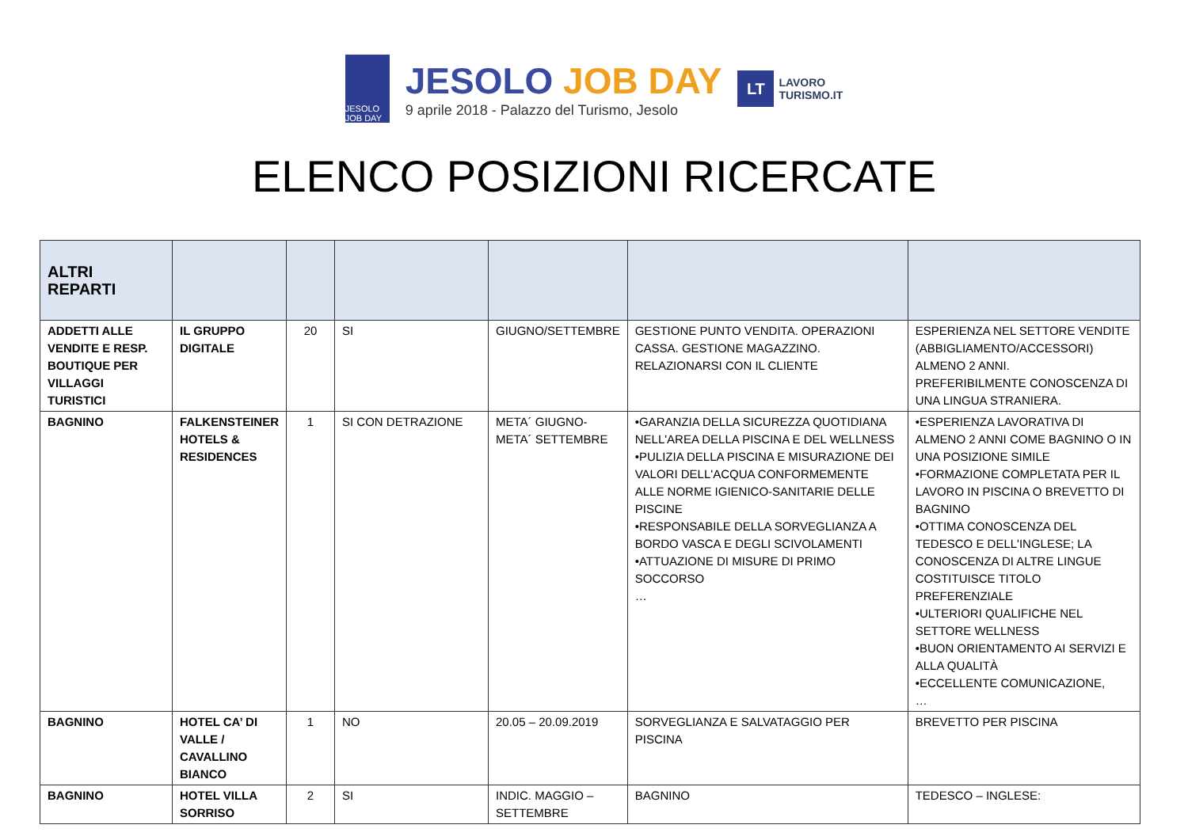JESOLO JOB DAY
JESOLO JOB DAY
9 aprile 2018 - Palazzo del Turismo, Jesolo
LT
LAVORO
TURISMO.IT
ELENCO POSIZIONI RICERCATE
| ALTRI REPARTI | | | | | | |
| --- | --- | --- | --- | --- | --- | --- |
| ADDETTI ALLE VENDITE E RESP. BOUTIQUE PER VILLAGGI TURISTICI | IL GRUPPO DIGITALE | 20 | SI | GIUGNO/SETTEMBRE | GESTIONE PUNTO VENDITA. OPERAZIONI CASSA. GESTIONE MAGAZZINO. RELAZIONARSI CON IL CLIENTE | ESPERIENZA NEL SETTORE VENDITE (ABBIGLIAMENTO/ACCESSORI) ALMENO 2 ANNI. PREFERIBILMENTE CONOSCENZA DI UNA LINGUA STRANIERA. |
| BAGNINO | FALKENSTEINER HOTELS & RESIDENCES | 1 | SI CON DETRAZIONE | META´ GIUGNO- META´ SETTEMBRE | •GARANZIA DELLA SICUREZZA QUOTIDIANA NELL'AREA DELLA PISCINA E DEL WELLNESS •PULIZIA DELLA PISCINA E MISURAZIONE DEI VALORI DELL'ACQUA CONFORMEMENTE ALLE NORME IGIENICO-SANITARIE DELLE PISCINE •RESPONSABILE DELLA SORVEGLIANZA A BORDO VASCA E DEGLI SCIVOLAMENTI •ATTUAZIONE DI MISURE DI PRIMO SOCCORSO … | •ESPERIENZA LAVORATIVA DI ALMENO 2 ANNI COME BAGNINO O IN UNA POSIZIONE SIMILE •FORMAZIONE COMPLETATA PER IL LAVORO IN PISCINA O BREVETTO DI BAGNINO •OTTIMA CONOSCENZA DEL TEDESCO E DELL'INGLESE; LA CONOSCENZA DI ALTRE LINGUE COSTITUISCE TITOLO PREFERENZIALE •ULTERIORI QUALIFICHE NEL SETTORE WELLNESS •BUON ORIENTAMENTO AI SERVIZI E ALLA QUALITÀ •ECCELLENTE COMUNICAZIONE, … |
| BAGNINO | HOTEL CA’ DI VALLE / CAVALLINO BIANCO | 1 | NO | 20.05 – 20.09.2019 | SORVEGLIANZA E SALVATAGGIO PER PISCINA | BREVETTO PER PISCINA |
| BAGNINO | HOTEL VILLA SORRISO | 2 | SI | INDIC. MAGGIO – SETTEMBRE | BAGNINO | TEDESCO – INGLESE: |